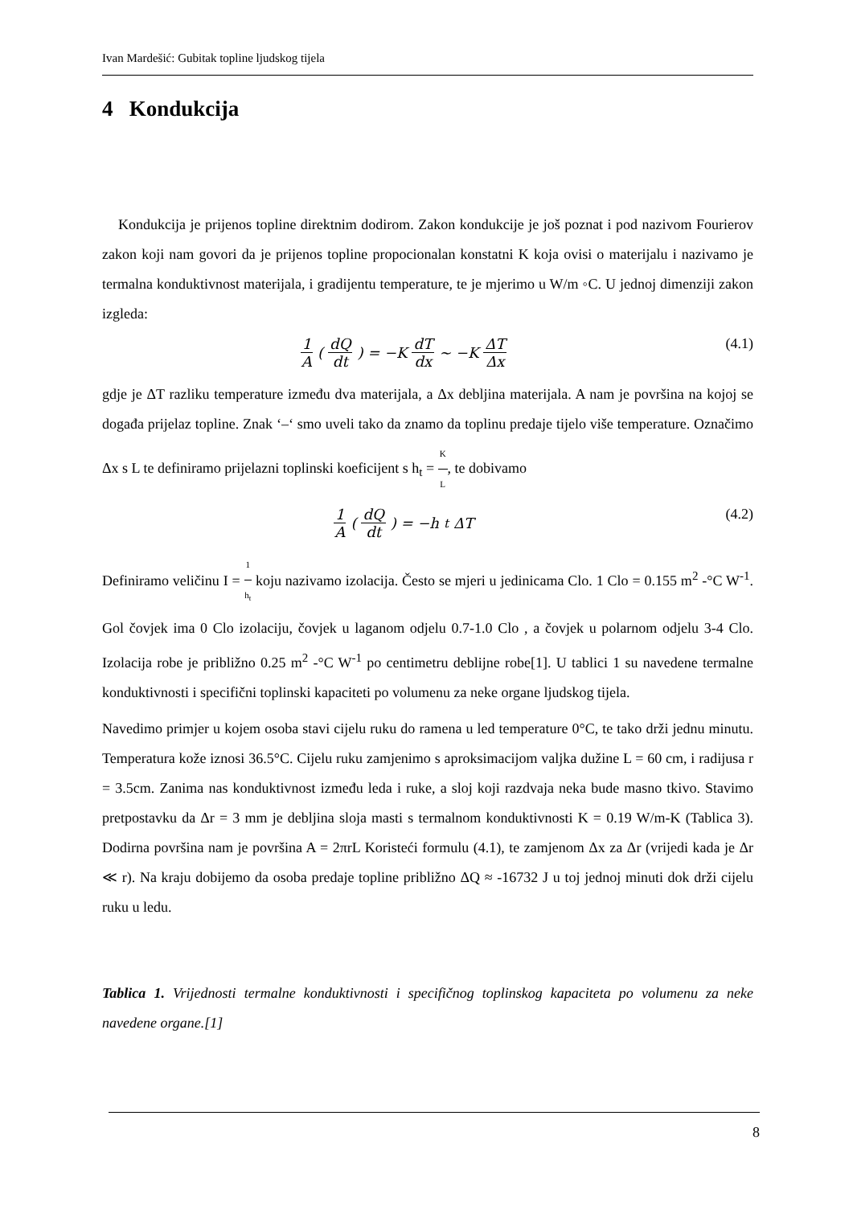Ivan Mardešić: Gubitak topline ljudskog tijela
4 Kondukcija
Kondukcija je prijenos topline direktnim dodirom. Zakon kondukcije je još poznat i pod nazivom Fourierov zakon koji nam govori da je prijenos topline propocionalan konstatni K koja ovisi o materijalu i nazivamo je termalna konduktivnost materijala, i gradijentu temperature, te je mjerimo u W/m ◦C. U jednoj dimenziji zakon izgleda:
1 A (dQ dt) = −K dT dx ~ −K ΔT Δx
(4.1)
gdje je ΔT razliku temperature između dva materijala, a Δx debljina materijala. A nam je površina na kojoj se događa prijelaz topline. Znak ‘–‘ smo uveli tako da znamo da toplinu predaje tijelo više temperature. Označimo Δx s L te definiramo prijelazni toplinski koeficijent s h<sub>t</sub> = K L, te dobivamo
1 A (dQ dt) = −h<sub>t</sub>ΔT (4.2)
Definiramo veličinu I = 1 h<sub>t</sub> koju nazivamo izolacija. Često se mjeri u jedinicama Clo. 1 Clo = 0.155 m<sup>2</sup> -°C W<sup>-1</sup>. Gol čovjek ima 0 Clo izolaciju, čovjek u laganom odjelu 0.7-1.0 Clo , a čovjek u polarnom odjelu 3-4 Clo. Izolacija robe je približno 0.25 m<sup>2</sup> -°C W<sup>-1</sup> po centimetru deblijne robe[1]. U tablici 1 su navedene termalne konduktivnosti i specifični toplinski kapaciteti po volumenu za neke organe ljudskog tijela.
Navedimo primjer u kojem osoba stavi cijelu ruku do ramena u led temperature 0°C, te tako drži jednu minutu. Temperatura kože iznosi 36.5°C. Cijelu ruku zamjenimo s aproksimacijom valjka dužine L = 60 cm, i radijusa r = 3.5cm. Zanima nas konduktivnost između leda i ruke, a sloj koji razdvaja neka bude masno tkivo. Stavimo pretpostavku da Δr = 3 mm je debljina sloja masti s termalnom konduktivnosti K = 0.19 W/m-K (Tablica 3). Dodirna površina nam je površina A = 2πrL Koristeći formulu (4.1), te zamjenom Δx za Δr (vrijedi kada je Δr ≪ r). Na kraju dobijemo da osoba predaje topline približno ΔQ ≈ -16732 J u toj jednoj minuti dok drži cijelu ruku u ledu.
Tablica 1. Vrijednosti termalne konduktivnosti i specifičnog toplinskog kapaciteta po volumenu za neke navedene organe.[1]
8